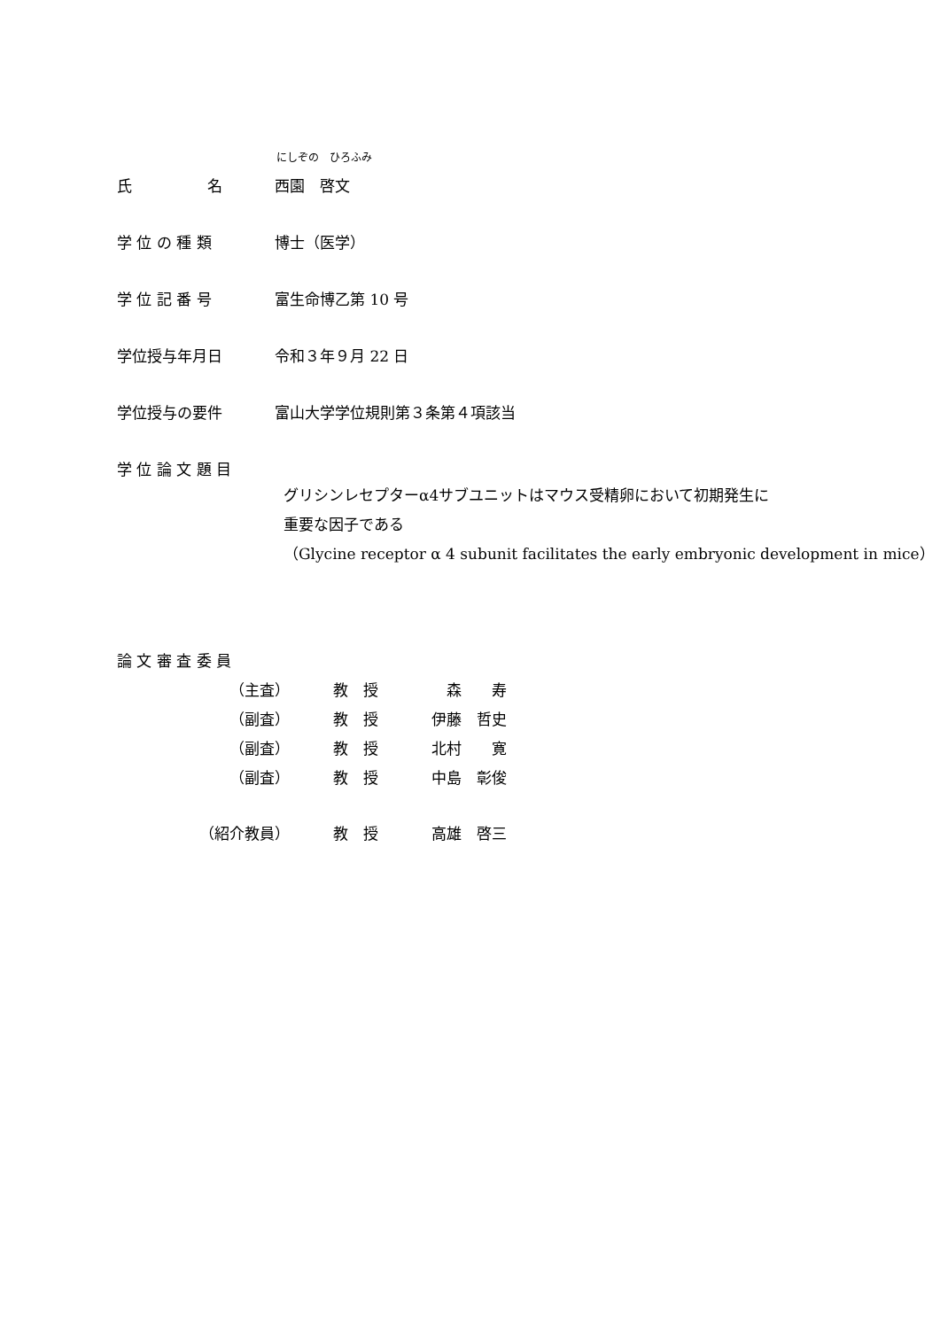にしぞの　ひろふみ
氏　　　　　名 西園　啓文
学 位 の 種 類 博士（医学）
学 位 記 番 号 富生命博乙第 10 号
学位授与年月日 令和３年９月 22 日
学位授与の要件 富山大学学位規則第３条第４項該当
学 位 論 文 題 目
グリシンレセプターα4サブユニットはマウス受精卵において初期発生に
重要な因子である
（Glycine receptor α 4 subunit facilitates the early embryonic development in mice）
論 文 審 査 委 員
（主査） 教　授 森　　寿
（副査） 教　授 伊藤　哲史
（副査） 教　授 北村　　寛
（副査） 教　授 中島　彰俊
（紹介教員） 教　授 高雄　啓三